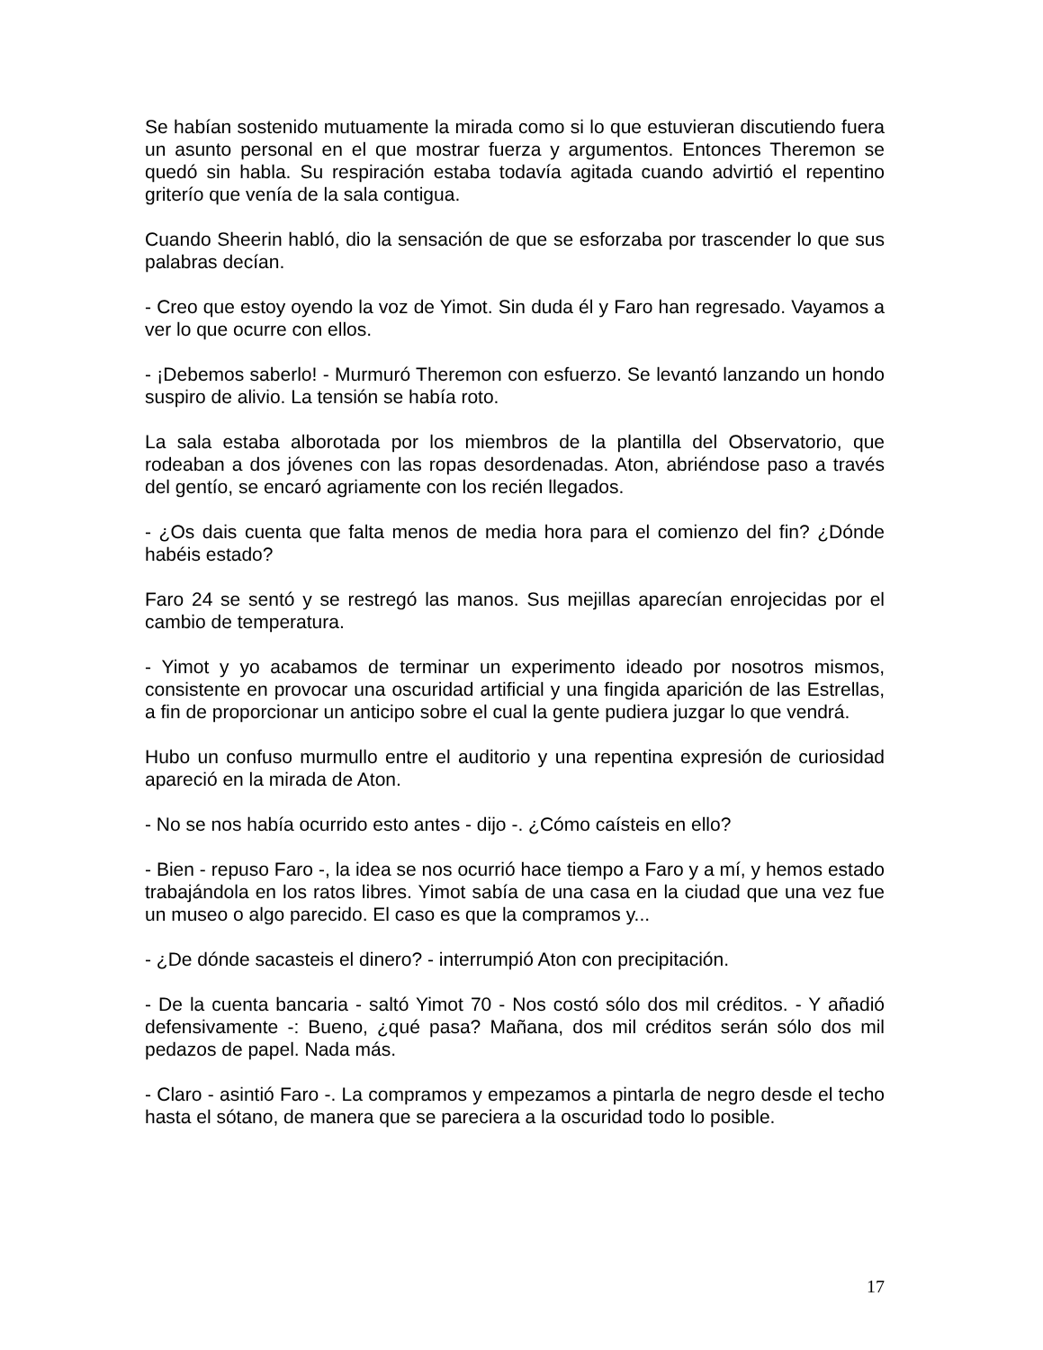Se habían sostenido mutuamente la mirada como si lo que estuvieran discutiendo fuera un asunto personal en el que mostrar fuerza y argumentos. Entonces Theremon se quedó sin habla. Su respiración estaba todavía agitada cuando advirtió el repentino griterío que venía de la sala contigua.
Cuando Sheerin habló, dio la sensación de que se esforzaba por trascender lo que sus palabras decían.
- Creo que estoy oyendo la voz de Yimot. Sin duda él y Faro han regresado. Vayamos a ver lo que ocurre con ellos.
- ¡Debemos saberlo! - Murmuró Theremon con esfuerzo. Se levantó lanzando un hondo suspiro de alivio. La tensión se había roto.
La sala estaba alborotada por los miembros de la plantilla del Observatorio, que rodeaban a dos jóvenes con las ropas desordenadas. Aton, abriéndose paso a través del gentío, se encaró agriamente con los recién llegados.
- ¿Os dais cuenta que falta menos de media hora para el comienzo del fin? ¿Dónde habéis estado?
Faro 24 se sentó y se restregó las manos. Sus mejillas aparecían enrojecidas por el cambio de temperatura.
- Yimot y yo acabamos de terminar un experimento ideado por nosotros mismos, consistente en provocar una oscuridad artificial y una fingida aparición de las Estrellas, a fin de proporcionar un anticipo sobre el cual la gente pudiera juzgar lo que vendrá.
Hubo un confuso murmullo entre el auditorio y una repentina expresión de curiosidad apareció en la mirada de Aton.
- No se nos había ocurrido esto antes - dijo -. ¿Cómo caísteis en ello?
- Bien - repuso Faro -, la idea se nos ocurrió hace tiempo a Faro y a mí, y hemos estado trabajándola en los ratos libres. Yimot sabía de una casa en la ciudad que una vez fue un museo o algo parecido. El caso es que la compramos y...
- ¿De dónde sacasteis el dinero? - interrumpió Aton con precipitación.
- De la cuenta bancaria - saltó Yimot 70 - Nos costó sólo dos mil créditos. - Y añadió defensivamente -: Bueno, ¿qué pasa? Mañana, dos mil créditos serán sólo dos mil pedazos de papel. Nada más.
- Claro - asintió Faro -. La compramos y empezamos a pintarla de negro desde el techo hasta el sótano, de manera que se pareciera a la oscuridad todo lo posible.
17